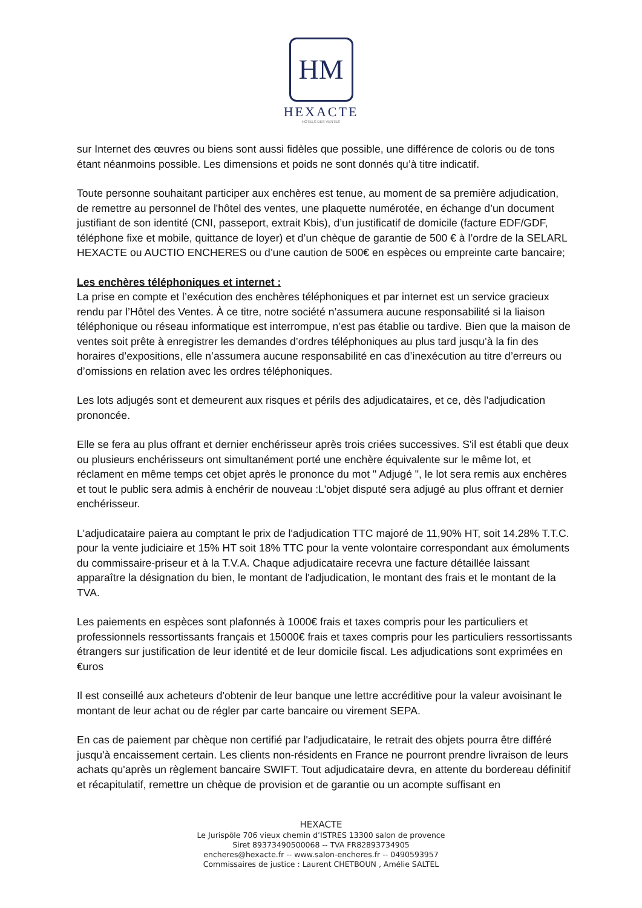HM
HEXACTE
HÔTELS DES VENTES
sur Internet des œuvres ou biens sont aussi fidèles que possible, une différence de coloris ou de tons étant néanmoins possible. Les dimensions et poids ne sont donnés qu’à titre indicatif.
Toute personne souhaitant participer aux enchères est tenue, au moment de sa première adjudication, de remettre au personnel de l'hôtel des ventes, une plaquette numérotée, en échange d’un document justifiant de son identité (CNI, passeport, extrait Kbis), d’un justificatif de domicile (facture EDF/GDF, téléphone fixe et mobile, quittance de loyer) et d’un chèque de garantie de 500 € à l’ordre de la SELARL HEXACTE ou AUCTIO ENCHERES ou d’une caution de 500€ en espèces ou empreinte carte bancaire;
Les enchères téléphoniques et internet :
La prise en compte et l’exécution des enchères téléphoniques et par internet est un service gracieux rendu par l’Hôtel des Ventes. À ce titre, notre société n’assumera aucune responsabilité si la liaison téléphonique ou réseau informatique est interrompue, n’est pas établie ou tardive. Bien que la maison de ventes soit prête à enregistrer les demandes d’ordres téléphoniques au plus tard jusqu’à la fin des horaires d’expositions, elle n’assumera aucune responsabilité en cas d’inexécution au titre d’erreurs ou d’omissions en relation avec les ordres téléphoniques.
Les lots adjugés sont et demeurent aux risques et périls des adjudicataires, et ce, dès l'adjudication prononcée.
Elle se fera au plus offrant et dernier enchérisseur après trois criées successives. S'il est établi que deux ou plusieurs enchérisseurs ont simultanément porté une enchère équivalente sur le même lot, et réclament en même temps cet objet après le prononce du mot " Adjugé ", le lot sera remis aux enchères et tout le public sera admis à enchérir de nouveau :L'objet disputé sera adjugé au plus offrant et dernier enchérisseur.
L'adjudicataire paiera au comptant le prix de l'adjudication TTC majoré de 11,90% HT, soit 14.28% T.T.C. pour la vente judiciaire et 15% HT soit 18% TTC pour la vente volontaire correspondant aux émoluments du commissaire-priseur et à la T.V.A. Chaque adjudicataire recevra une facture détaillée laissant apparaître la désignation du bien, le montant de l'adjudication, le montant des frais et le montant de la TVA.
Les paiements en espèces sont plafonnés à 1000€ frais et taxes compris pour les particuliers et professionnels ressortissants français et 15000€ frais et taxes compris pour les particuliers ressortissants étrangers sur justification de leur identité et de leur domicile fiscal. Les adjudications sont exprimées en €uros
Il est conseillé aux acheteurs d'obtenir de leur banque une lettre accréditive pour la valeur avoisinant le montant de leur achat ou de régler par carte bancaire ou virement SEPA.
En cas de paiement par chèque non certifié par l'adjudicataire, le retrait des objets pourra être différé jusqu'à encaissement certain. Les clients non-résidents en France ne pourront prendre livraison de leurs achats qu'après un règlement bancaire SWIFT. Tout adjudicataire devra, en attente du bordereau définitif et récapitulatif, remettre un chèque de provision et de garantie ou un acompte suffisant en
HEXACTE
Le Jurispôle 706 vieux chemin d’ISTRES 13300 salon de provence
Siret 89373490500068 -- TVA FR82893734905
encheres@hexacte.fr -- www.salon-encheres.fr -- 0490593957
Commissaires de justice : Laurent CHETBOUN , Amélie SALTEL